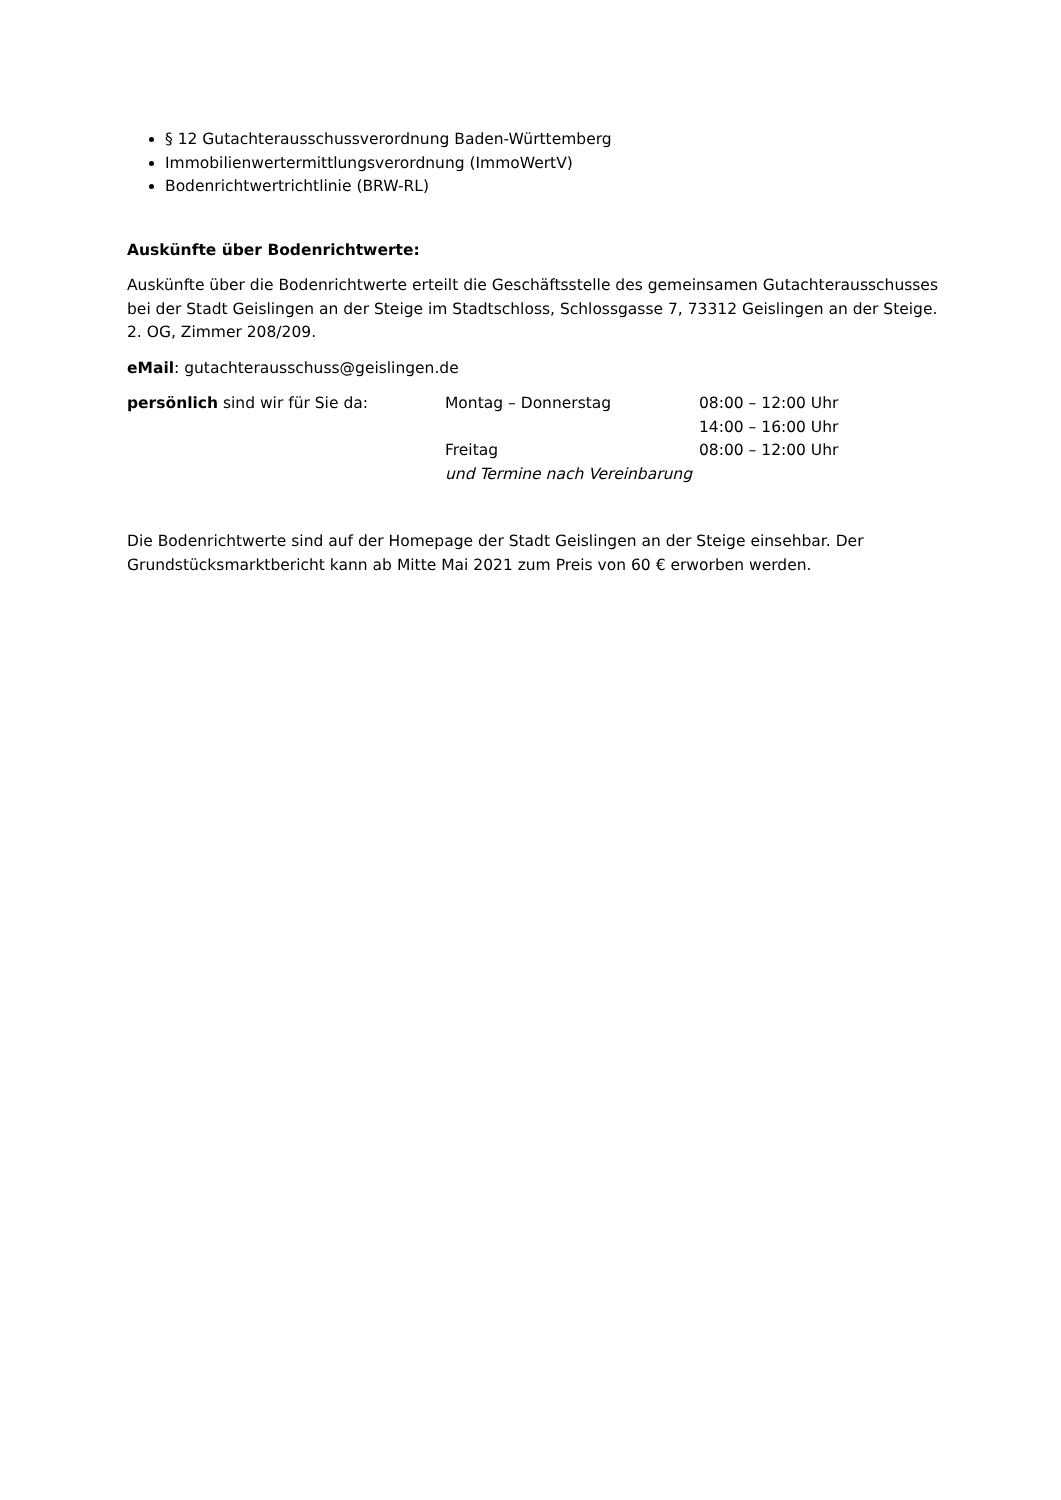§ 12 Gutachterausschussverordnung Baden-Württemberg
Immobilienwertermittlungsverordnung (ImmoWertV)
Bodenrichtwertrichtlinie (BRW-RL)
Auskünfte über Bodenrichtwerte:
Auskünfte über die Bodenrichtwerte erteilt die Geschäftsstelle des gemeinsamen Gutachterausschusses bei der Stadt Geislingen an der Steige im Stadtschloss, Schlossgasse 7, 73312 Geislingen an der Steige. 2. OG, Zimmer 208/209.
eMail: gutachterausschuss@geislingen.de
| persönlich sind wir für Sie da: | Montag – Donnerstag | 08:00 – 12:00 Uhr |
| | | 14:00 – 16:00 Uhr |
| | Freitag | 08:00 – 12:00 Uhr |
| | und Termine nach Vereinbarung | |
Die Bodenrichtwerte sind auf der Homepage der Stadt Geislingen an der Steige einsehbar. Der Grundstücksmarktbericht kann ab Mitte Mai 2021 zum Preis von 60 € erworben werden.